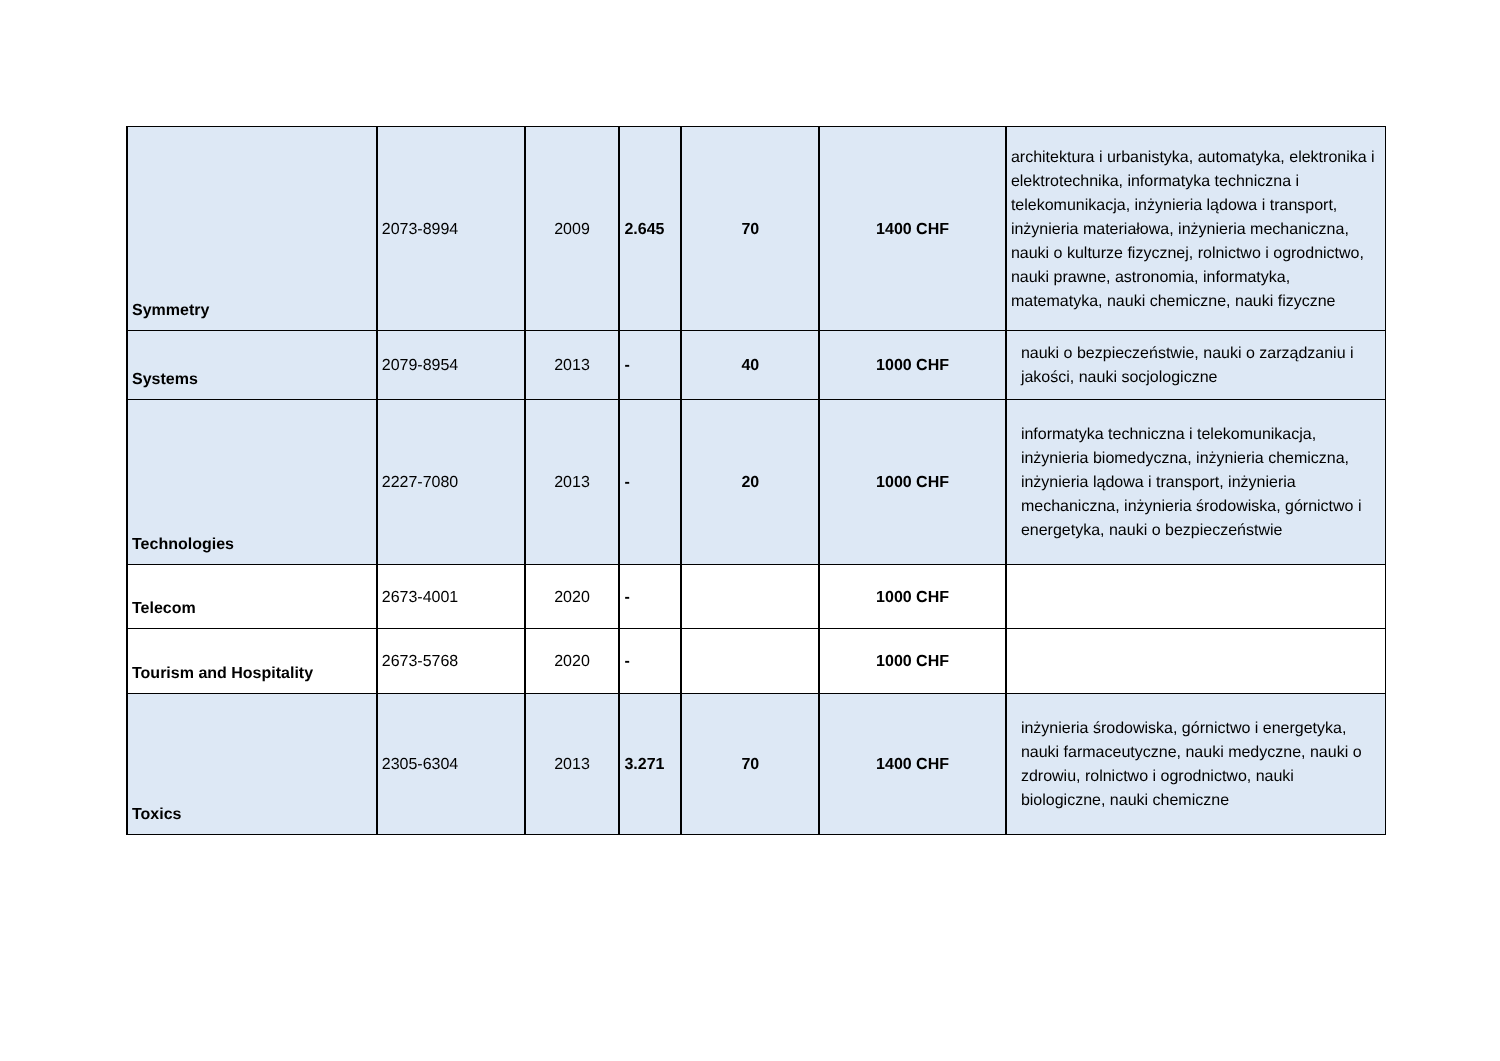| Symmetry | 2073-8994 | 2009 | 2.645 | 70 | 1400 CHF | architektura i urbanistyka, automatyka, elektronika i elektrotechnika, informatyka techniczna i telekomunikacja, inżynieria lądowa i transport, inżynieria materiałowa, inżynieria mechaniczna, nauki o kulturze fizycznej, rolnictwo i ogrodnictwo, nauki prawne, astronomia, informatyka, matematyka, nauki chemiczne, nauki fizyczne |
| Systems | 2079-8954 | 2013 | - | 40 | 1000 CHF | nauki o bezpieczeństwie, nauki o zarządzaniu i jakości, nauki socjologiczne |
| Technologies | 2227-7080 | 2013 | - | 20 | 1000 CHF | informatyka techniczna i telekomunikacja, inżynieria biomedyczna, inżynieria chemiczna, inżynieria lądowa i transport, inżynieria mechaniczna, inżynieria środowiska, górnictwo i energetyka, nauki o bezpieczeństwie |
| Telecom | 2673-4001 | 2020 | - | | 1000 CHF | |
| Tourism and Hospitality | 2673-5768 | 2020 | - | | 1000 CHF | |
| Toxics | 2305-6304 | 2013 | 3.271 | 70 | 1400 CHF | inżynieria środowiska, górnictwo i energetyka, nauki farmaceutyczne, nauki medyczne, nauki o zdrowiu, rolnictwo i ogrodnictwo, nauki biologiczne, nauki chemiczne |